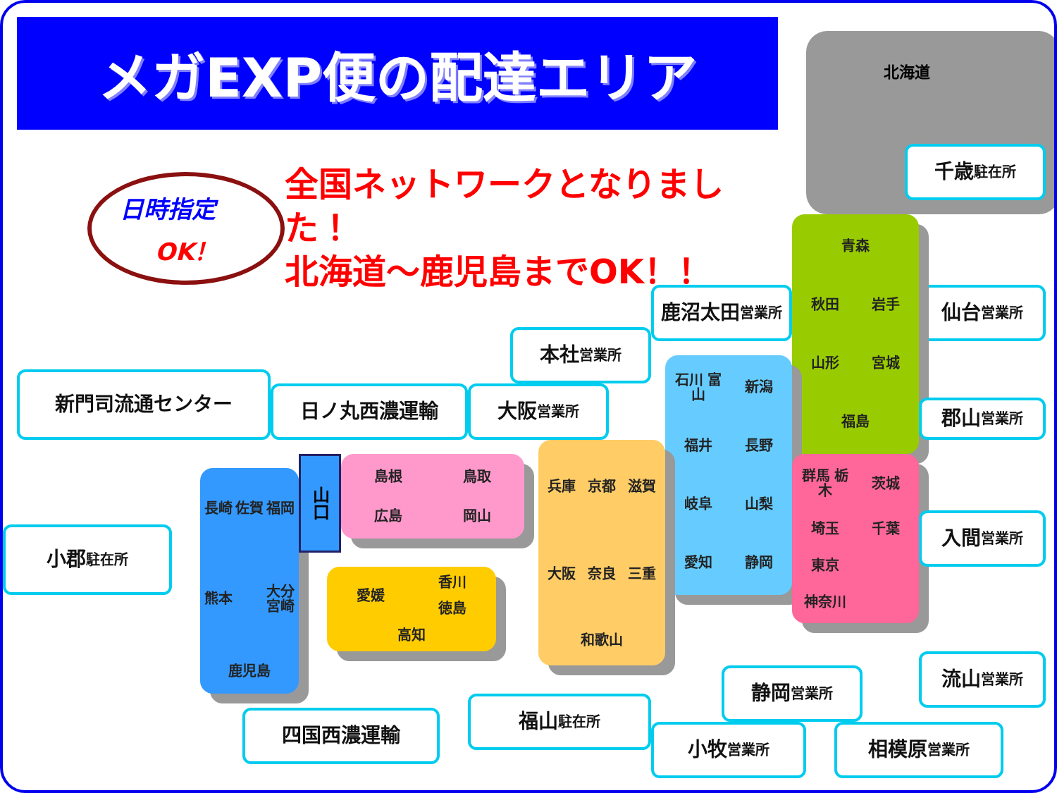メガEXP便の配達エリア
日時指定
OK！
全国ネットワークとなりました！
北海道～鹿児島までOK！！
北海道
千歳 駐在所
鹿沼太田
営業所
仙台 営業所
青森
秋田
岩手
山形
宮城
福島
本社 営業所
石川 富山
新潟
福井
長野
岐阜
山梨
愛知
静岡
郡山 営業所
新門司流通センター
日ノ丸西濃運輸
大阪 営業所
兵庫
京都
滋賀
大阪
奈良
三重
和歌山
群馬 栃木
茨城
埼玉
千葉
東京
神奈川
長崎
佐賀
福岡
熊本
大分 宮崎
鹿児島
山口
島根
鳥取
広島
岡山
小郡 駐在所
入間 営業所
愛媛
香川
徳島
高知
流山 営業所
静岡 営業所
福山 駐在所
四国西濃運輸
小牧 営業所
相模原 営業所